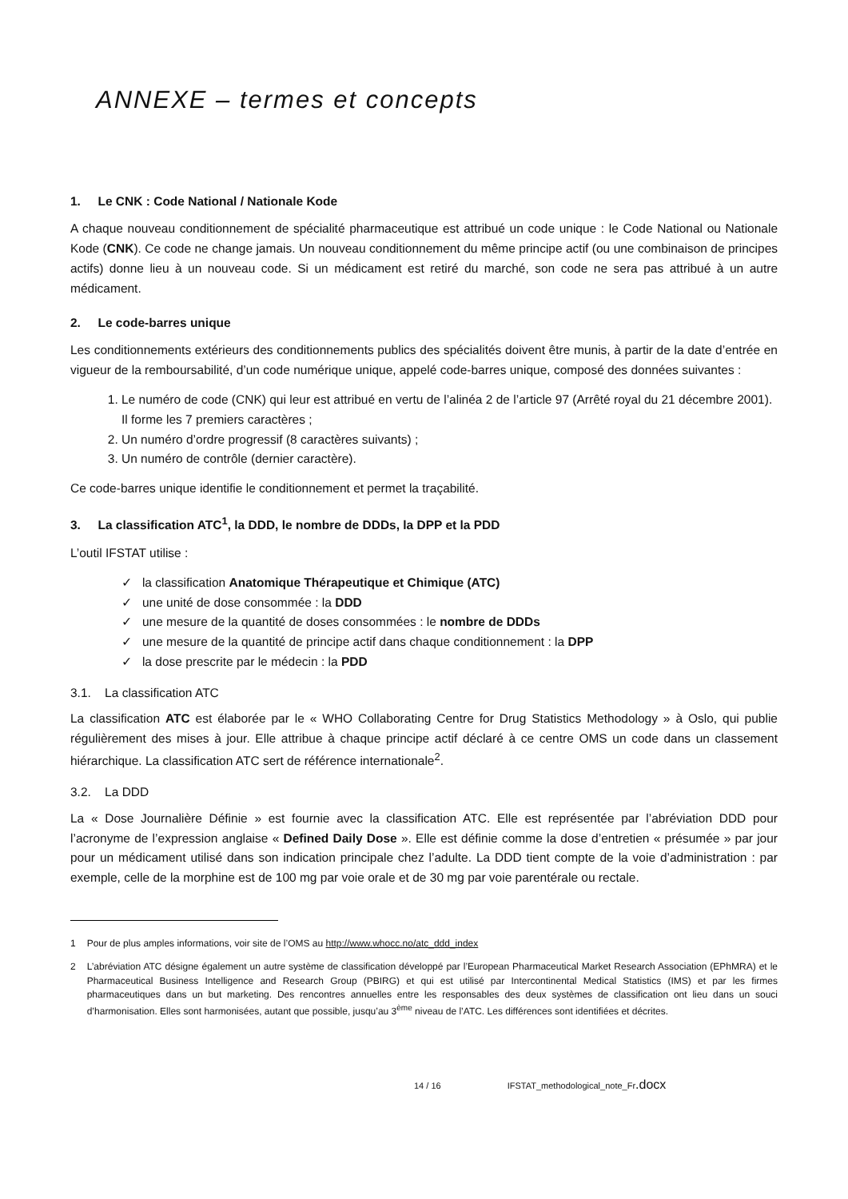ANNEXE – termes et concepts
1. Le CNK : Code National / Nationale Kode
A chaque nouveau conditionnement de spécialité pharmaceutique est attribué un code unique : le Code National ou Nationale Kode (CNK). Ce code ne change jamais. Un nouveau conditionnement du même principe actif (ou une combinaison de principes actifs) donne lieu à un nouveau code. Si un médicament est retiré du marché, son code ne sera pas attribué à un autre médicament.
2. Le code-barres unique
Les conditionnements extérieurs des conditionnements publics des spécialités doivent être munis, à partir de la date d’entrée en vigueur de la remboursabilité, d’un code numérique unique, appelé code-barres unique, composé des données suivantes :
1. Le numéro de code (CNK) qui leur est attribué en vertu de l’alinéa 2 de l’article 97 (Arrêté royal du 21 décembre 2001). Il forme les 7 premiers caractères ;
2. Un numéro d’ordre progressif (8 caractères suivants) ;
3. Un numéro de contrôle (dernier caractère).
Ce code-barres unique identifie le conditionnement et permet la traçabilité.
3. La classification ATC<sup>1</sup>, la DDD, le nombre de DDDs, la DPP et la PDD
L’outil IFSTAT utilise :
✓ la classification Anatomique Thérapeutique et Chimique (ATC)
✓ une unité de dose consommée : la DDD
✓ une mesure de la quantité de doses consommées : le nombre de DDDs
✓ une mesure de la quantité de principe actif dans chaque conditionnement : la DPP
✓ la dose prescrite par le médecin : la PDD
3.1. La classification ATC
La classification ATC est élaborée par le « WHO Collaborating Centre for Drug Statistics Methodology » à Oslo, qui publie régulièrement des mises à jour. Elle attribue à chaque principe actif déclaré à ce centre OMS un code dans un classement hiérarchique. La classification ATC sert de référence internationale<sup>2</sup>.
3.2. La DDD
La « Dose Journalière Définie » est fournie avec la classification ATC. Elle est représentée par l’abréviation DDD pour l’acronyme de l’expression anglaise « Defined Daily Dose ». Elle est définie comme la dose d’entretien « présumée » par jour pour un médicament utilisé dans son indication principale chez l’adulte. La DDD tient compte de la voie d’administration : par exemple, celle de la morphine est de 100 mg par voie orale et de 30 mg par voie parentérale ou rectale.
1 Pour de plus amples informations, voir site de l’OMS au http://www.whocc.no/atc_ddd_index
2 L’abréviation ATC désigne également un autre système de classification développé par l’European Pharmaceutical Market Research Association (EPhMRA) et le Pharmaceutical Business Intelligence and Research Group (PBIRG) et qui est utilisé par Intercontinental Medical Statistics (IMS) et par les firmes pharmaceutiques dans un but marketing. Des rencontres annuelles entre les responsables des deux systèmes de classification ont lieu dans un souci d’harmonisation. Elles sont harmonisées, autant que possible, jusqu’au 3<sup>ème</sup> niveau de l’ATC. Les différences sont identifiées et décrites.
14 / 16 IFSTAT_methodological_note_Fr.docx